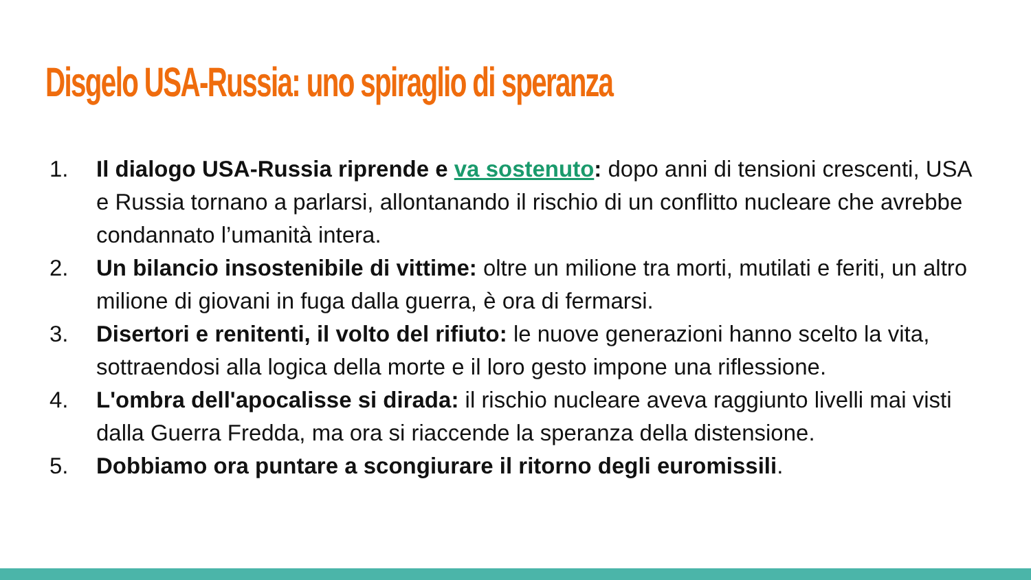Disgelo USA-Russia: uno spiraglio di speranza
1. Il dialogo USA-Russia riprende e va sostenuto: dopo anni di tensioni crescenti, USA e Russia tornano a parlarsi, allontanando il rischio di un conflitto nucleare che avrebbe condannato l’umanità intera.
2. Un bilancio insostenibile di vittime: oltre un milione tra morti, mutilati e feriti, un altro milione di giovani in fuga dalla guerra, è ora di fermarsi.
3. Disertori e renitenti, il volto del rifiuto: le nuove generazioni hanno scelto la vita, sottraendosi alla logica della morte e il loro gesto impone una riflessione.
4. L'ombra dell'apocalisse si dirada: il rischio nucleare aveva raggiunto livelli mai visti dalla Guerra Fredda, ma ora si riaccende la speranza della distensione.
5. Dobbiamo ora puntare a scongiurare il ritorno degli euromissili.